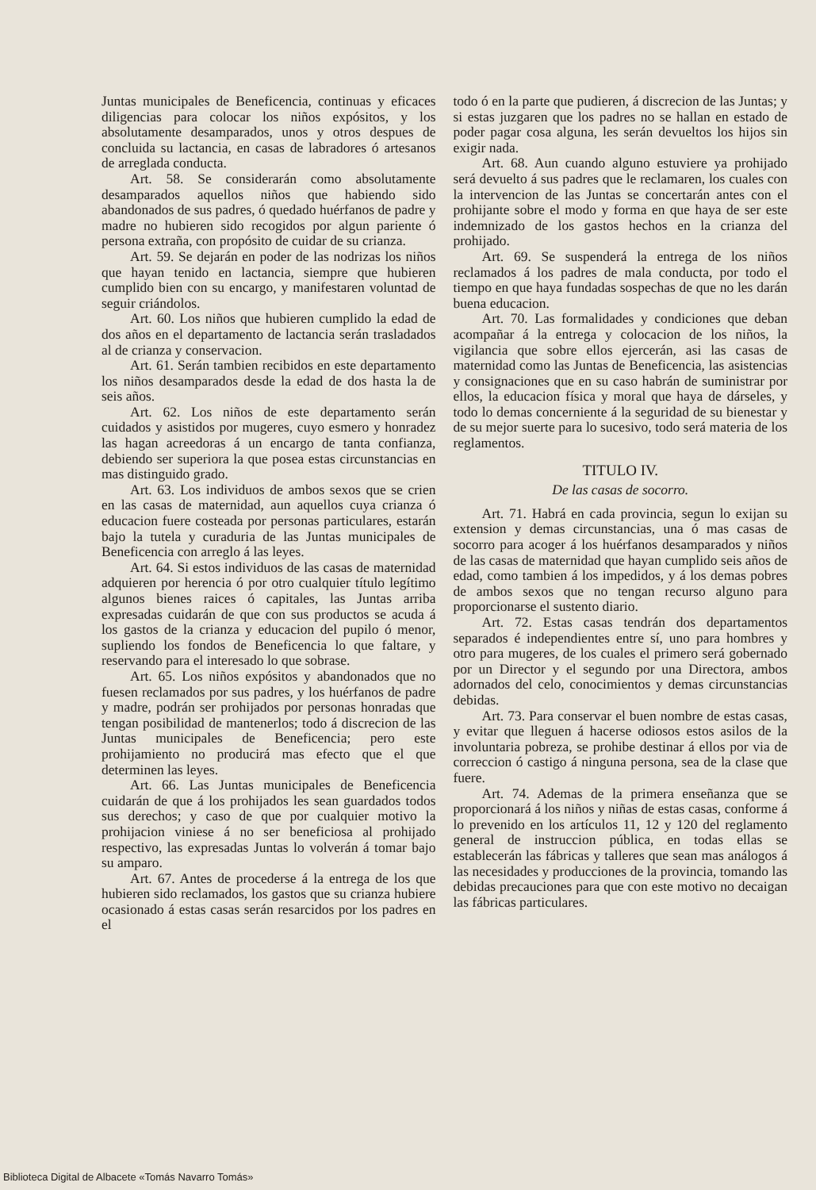Juntas municipales de Beneficencia, continuas y eficaces diligencias para colocar los niños expósitos, y los absolutamente desamparados, unos y otros despues de concluida su lactancia, en casas de labradores ó artesanos de arreglada conducta.
Art. 58. Se considerarán como absolutamente desamparados aquellos niños que habiendo sido abandonados de sus padres, ó quedado huérfanos de padre y madre no hubieren sido recogidos por algun pariente ó persona extraña, con propósito de cuidar de su crianza.
Art. 59. Se dejarán en poder de las nodrizas los niños que hayan tenido en lactancia, siempre que hubieren cumplido bien con su encargo, y manifestaren voluntad de seguir criándolos.
Art. 60. Los niños que hubieren cumplido la edad de dos años en el departamento de lactancia serán trasladados al de crianza y conservacion.
Art. 61. Serán tambien recibidos en este departamento los niños desamparados desde la edad de dos hasta la de seis años.
Art. 62. Los niños de este departamento serán cuidados y asistidos por mugeres, cuyo esmero y honradez las hagan acreedoras á un encargo de tanta confianza, debiendo ser superiora la que posea estas circunstancias en mas distinguido grado.
Art. 63. Los individuos de ambos sexos que se crien en las casas de maternidad, aun aquellos cuya crianza ó educacion fuere costeada por personas particulares, estarán bajo la tutela y curaduria de las Juntas municipales de Beneficencia con arreglo á las leyes.
Art. 64. Si estos individuos de las casas de maternidad adquieren por herencia ó por otro cualquier título legítimo algunos bienes raices ó capitales, las Juntas arriba expresadas cuidarán de que con sus productos se acuda á los gastos de la crianza y educacion del pupilo ó menor, supliendo los fondos de Beneficencia lo que faltare, y reservando para el interesado lo que sobrase.
Art. 65. Los niños expósitos y abandonados que no fuesen reclamados por sus padres, y los huérfanos de padre y madre, podrán ser prohijados por personas honradas que tengan posibilidad de mantenerlos; todo á discrecion de las Juntas municipales de Beneficencia; pero este prohijamiento no producirá mas efecto que el que determinen las leyes.
Art. 66. Las Juntas municipales de Beneficencia cuidarán de que á los prohijados les sean guardados todos sus derechos; y caso de que por cualquier motivo la prohijacion viniese á no ser beneficiosa al prohijado respectivo, las expresadas Juntas lo volverán á tomar bajo su amparo.
Art. 67. Antes de procederse á la entrega de los que hubieren sido reclamados, los gastos que su crianza hubiere ocasionado á estas casas serán resarcidos por los padres en el
todo ó en la parte que pudieren, á discrecion de las Juntas; y si estas juzgaren que los padres no se hallan en estado de poder pagar cosa alguna, les serán devueltos los hijos sin exigir nada.
Art. 68. Aun cuando alguno estuviere ya prohijado será devuelto á sus padres que le reclamaren, los cuales con la intervencion de las Juntas se concertarán antes con el prohijante sobre el modo y forma en que haya de ser este indemnizado de los gastos hechos en la crianza del prohijado.
Art. 69. Se suspenderá la entrega de los niños reclamados á los padres de mala conducta, por todo el tiempo en que haya fundadas sospechas de que no les darán buena educacion.
Art. 70. Las formalidades y condiciones que deban acompañar á la entrega y colocacion de los niños, la vigilancia que sobre ellos ejercerán, asi las casas de maternidad como las Juntas de Beneficencia, las asistencias y consignaciones que en su caso habrán de suministrar por ellos, la educacion física y moral que haya de dárseles, y todo lo demas concerniente á la seguridad de su bienestar y de su mejor suerte para lo sucesivo, todo será materia de los reglamentos.
TITULO IV.
De las casas de socorro.
Art. 71. Habrá en cada provincia, segun lo exijan su extension y demas circunstancias, una ó mas casas de socorro para acoger á los huérfanos desamparados y niños de las casas de maternidad que hayan cumplido seis años de edad, como tambien á los impedidos, y á los demas pobres de ambos sexos que no tengan recurso alguno para proporcionarse el sustento diario.
Art. 72. Estas casas tendrán dos departamentos separados é independientes entre sí, uno para hombres y otro para mugeres, de los cuales el primero será gobernado por un Director y el segundo por una Directora, ambos adornados del celo, conocimientos y demas circunstancias debidas.
Art. 73. Para conservar el buen nombre de estas casas, y evitar que lleguen á hacerse odiosos estos asilos de la involuntaria pobreza, se prohibe destinar á ellos por via de correccion ó castigo á ninguna persona, sea de la clase que fuere.
Art. 74. Ademas de la primera enseñanza que se proporcionará á los niños y niñas de estas casas, conforme á lo prevenido en los artículos 11, 12 y 120 del reglamento general de instruccion pública, en todas ellas se establecerán las fábricas y talleres que sean mas análogos á las necesidades y producciones de la provincia, tomando las debidas precauciones para que con este motivo no decaigan las fábricas particulares.
Biblioteca Digital de Albacete «Tomás Navarro Tomás»